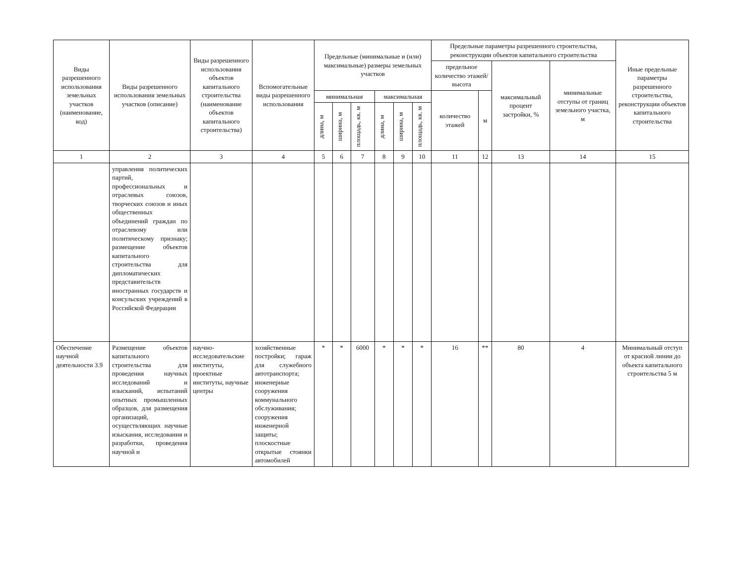| Виды разрешенного использования земельных участков (наименование, код) | Виды разрешенного использования земельных участков (описание) | Виды разрешенного использования объектов капитального строительства (наименование объектов капитального строительства) | Вспомогательные виды разрешенного использования | Предельные (минимальные и (или) максимальные) размеры земельных участков | | | | | | Предельные параметры разрешенного строительства, реконструкции объектов капитального строительства | | | | Иные предельные параметры разрешенного строительства, реконструкции объектов капитального строительства |
| --- | --- | --- | --- | --- | --- | --- | --- | --- | --- | --- | --- | --- | --- | --- |
| | | | | | | | | | | предельное количество этажей/высота | | максимальный процент застройки, % | минимальные отступы от границ земельного участка, м | |
| | | | | минимальная | | | максимальная | | | количество этажей | м | | | |
| | | | | длина, м | ширина, м | площадь, кв. м | длина, м | ширина, м | площадь, кв. м | | | | | |
| 1 | 2 | 3 | 4 | 5 | 6 | 7 | 8 | 9 | 10 | 11 | 12 | 13 | 14 | 15 |
| | управления политических партий, профессиональных и отраслевых союзов, творческих союзов и иных общественных объединений граждан по отраслевому или политическому признаку; размещение объектов капитального строительства для дипломатических представительств иностранных государств и консульских учреждений в Российской Федерации | | | | | | | | | | | | | |
| Обеспечение научной деятельности 3.9 | Размещение объектов капитального строительства для проведения научных исследований и изысканий, испытаний опытных промышленных образцов, для размещения организаций, осуществляющих научные изыскания, исследования и разработки, проведения научной и | научно-исследовательские институты, проектные институты, научные центры | хозяйственные постройки; гараж для служебного автотранспорта; инженерные сооружения коммунального обслуживания; сооружения инженерной защиты; плоскостные открытые стоянки автомобилей | * | * | 6000 | * | * | * | 16 | ** | 80 | 4 | Минимальный отступ от красной линии до объекта капитального строительства 5 м |